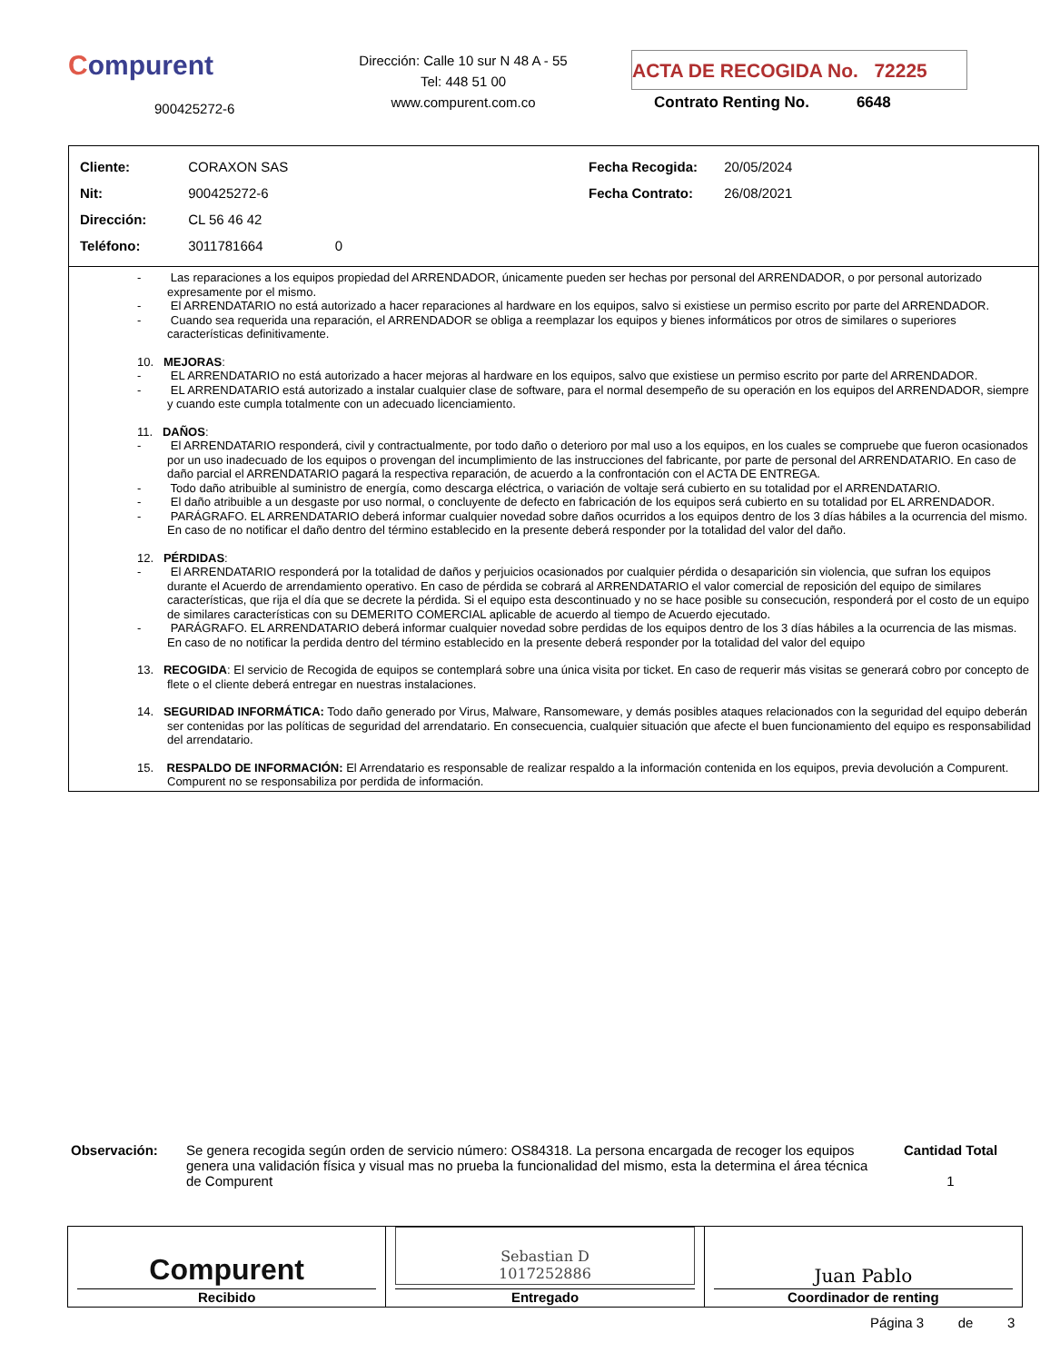Compurent
900425272-6
Dirección: Calle 10 sur N 48 A - 55
Tel: 448 51 00
www.compurent.com.co
ACTA DE RECOGIDA No. 72225
Contrato Renting No. 6648
Cliente: CORAXON SAS
Nit: 900425272-6
Dirección: CL 56 46 42
Teléfono: 3011781664 0
Fecha Recogida: 20/05/2024
Fecha Contrato: 26/08/2021
- Las reparaciones a los equipos propiedad del ARRENDADOR, únicamente pueden ser hechas por personal del ARRENDADOR, o por personal autorizado expresamente por el mismo.
- El ARRENDATARIO no está autorizado a hacer reparaciones al hardware en los equipos, salvo si existiese un permiso escrito por parte del ARRENDADOR.
- Cuando sea requerida una reparación, el ARRENDADOR se obliga a reemplazar los equipos y bienes informáticos por otros de similares o superiores características definitivamente.
10. MEJORAS:
- EL ARRENDATARIO no está autorizado a hacer mejoras al hardware en los equipos, salvo que existiese un permiso escrito por parte del ARRENDADOR.
- EL ARRENDATARIO está autorizado a instalar cualquier clase de software, para el normal desempeño de su operación en los equipos del ARRENDADOR, siempre y cuando este cumpla totalmente con un adecuado licenciamiento.
11. DAÑOS:
- El ARRENDATARIO responderá, civil y contractualmente, por todo daño o deterioro por mal uso a los equipos, en los cuales se compruebe que fueron ocasionados por un uso inadecuado de los equipos o provengan del incumplimiento de las instrucciones del fabricante, por parte de personal del ARRENDATARIO. En caso de daño parcial el ARRENDATARIO pagará la respectiva reparación, de acuerdo a la confrontación con el ACTA DE ENTREGA.
- Todo daño atribuible al suministro de energía, como descarga eléctrica, o variación de voltaje será cubierto en su totalidad por el ARRENDATARIO.
- El daño atribuible a un desgaste por uso normal, o concluyente de defecto en fabricación de los equipos será cubierto en su totalidad por EL ARRENDADOR.
- PARÁGRAFO. EL ARRENDATARIO deberá informar cualquier novedad sobre daños ocurridos a los equipos dentro de los 3 días hábiles a la ocurrencia del mismo. En caso de no notificar el daño dentro del término establecido en la presente deberá responder por la totalidad del valor del daño.
12. PÉRDIDAS:
- El ARRENDATARIO responderá por la totalidad de daños y perjuicios ocasionados por cualquier pérdida o desaparición sin violencia, que sufran los equipos durante el Acuerdo de arrendamiento operativo. En caso de pérdida se cobrará al ARRENDATARIO el valor comercial de reposición del equipo de similares características, que rija el día que se decrete la pérdida. Si el equipo esta descontinuado y no se hace posible su consecución, responderá por el costo de un equipo de similares características con su DEMERITO COMERCIAL aplicable de acuerdo al tiempo de Acuerdo ejecutado.
- PARÁGRAFO. EL ARRENDATARIO deberá informar cualquier novedad sobre perdidas de los equipos dentro de los 3 días hábiles a la ocurrencia de las mismas. En caso de no notificar la perdida dentro del término establecido en la presente deberá responder por la totalidad del valor del equipo
13. RECOGIDA: El servicio de Recogida de equipos se contemplará sobre una única visita por ticket. En caso de requerir más visitas se generará cobro por concepto de flete o el cliente deberá entregar en nuestras instalaciones.
14. SEGURIDAD INFORMÁTICA: Todo daño generado por Virus, Malware, Ransomeware, y demás posibles ataques relacionados con la seguridad del equipo deberán ser contenidas por las políticas de seguridad del arrendatario. En consecuencia, cualquier situación que afecte el buen funcionamiento del equipo es responsabilidad del arrendatario.
15. RESPALDO DE INFORMACIÓN: El Arrendatario es responsable de realizar respaldo a la información contenida en los equipos, previa devolución a Compurent. Compurent no se responsabiliza por perdida de información.
Observación: Se genera recogida según orden de servicio número: OS84318. La persona encargada de recoger los equipos genera una validación física y visual mas no prueba la funcionalidad del mismo, esta la determina el área técnica de Compurent
Cantidad Total
1
Compurent
Recibido
Sebastian D
1017252886
Entregado
Juan Pablo
Coordinador de renting
Página 3 de 3